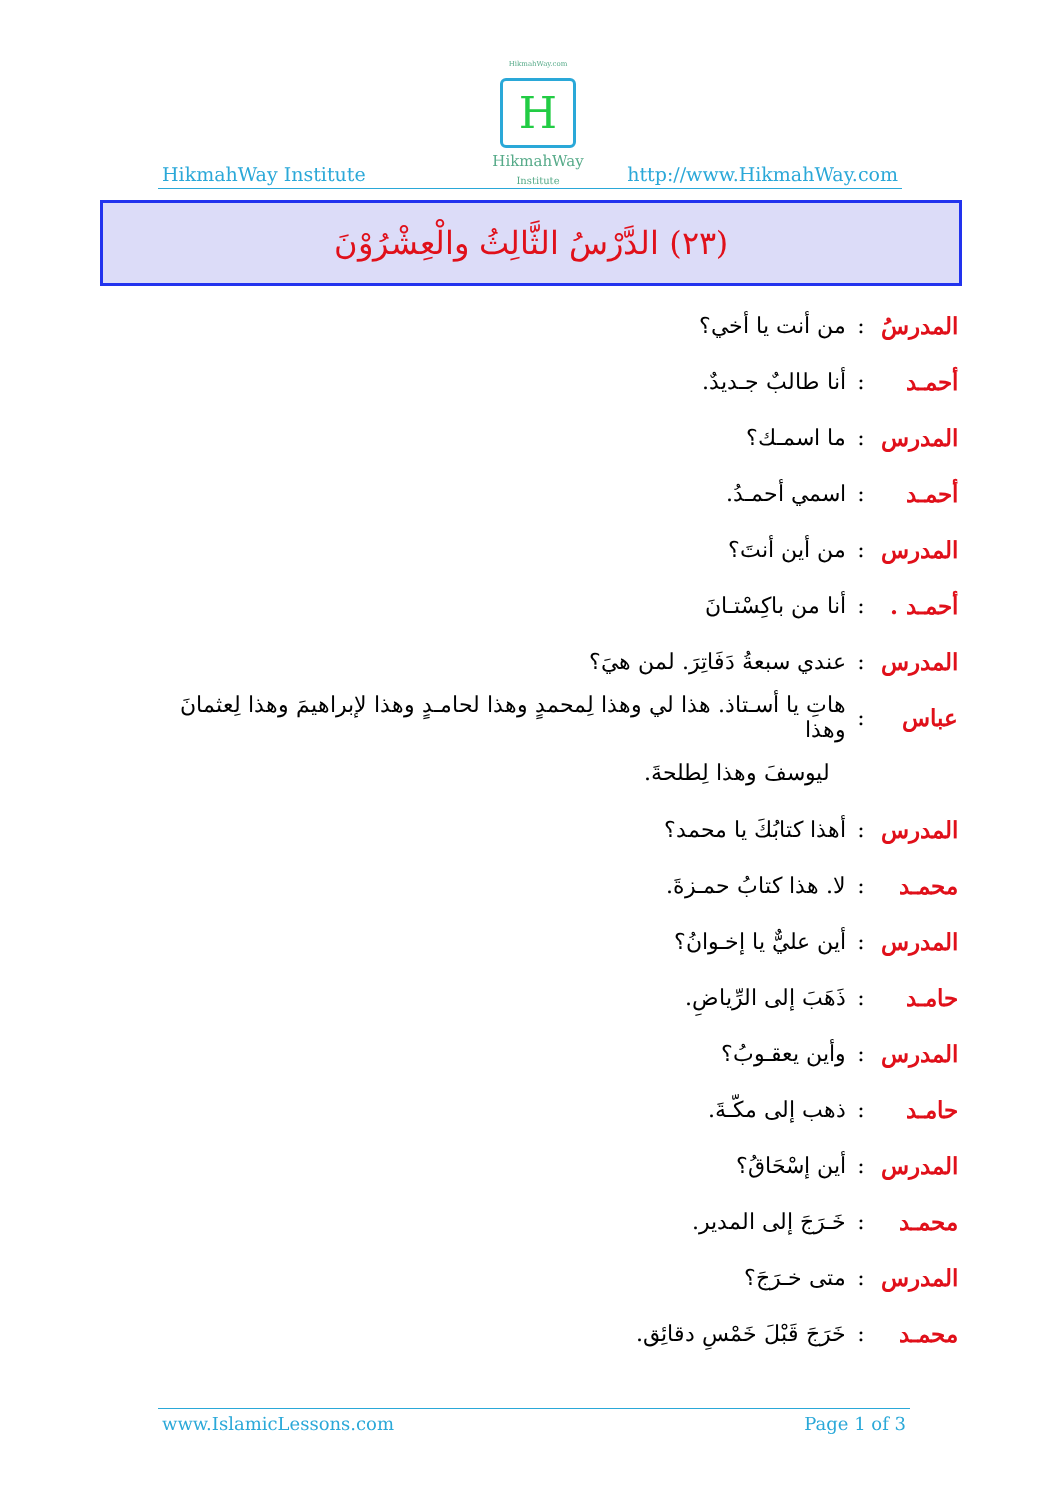HikmahWay Institute
HikmahWay.com
H
HikmahWay
Institute
http://www.HikmahWay.com
(٢٣) الدَّرْسُ الثَّالِثُ والْعِشْرُوْنَ
المدرسُ: من أنت يا أخي؟
أحمـد: أنا طالبٌ جـديدٌ.
المدرس: ما اسمـك؟
أحمـد: اسمي أحمـدُ.
المدرس: من أين أنتَ؟
أحمـد .: أنا من باكِسْتـانَ
المدرس: عندي سبعةُ دَفَاتِرَ. لمن هيَ؟
عباس: هاتِ يا أسـتاذ. هذا لي وهذا لِمحمدٍ وهذا لحامـدٍ وهذا لإبراهيمَ وهذا لِعثمانَ وهذا
ليوسفَ وهذا لِطلحةَ.
المدرس: أهذا كتابُكَ يا محمد؟
محمـد: لا. هذا كتابُ حمـزةَ.
المدرس: أين عليٌّ يا إخـوانُ؟
حامـد: ذَهَبَ إلى الرِّياضِ.
المدرس: وأين يعقـوبُ؟
حامـد: ذهب إلى مكّـةَ.
المدرس: أين إسْحَاقُ؟
محمـد: خَـرَجَ إلى المدير.
المدرس: متى خـرَجَ؟
محمـد: خَرَجَ قَبْلَ خَمْسِ دقائِق.
www.IslamicLessons.com Page 1 of 3